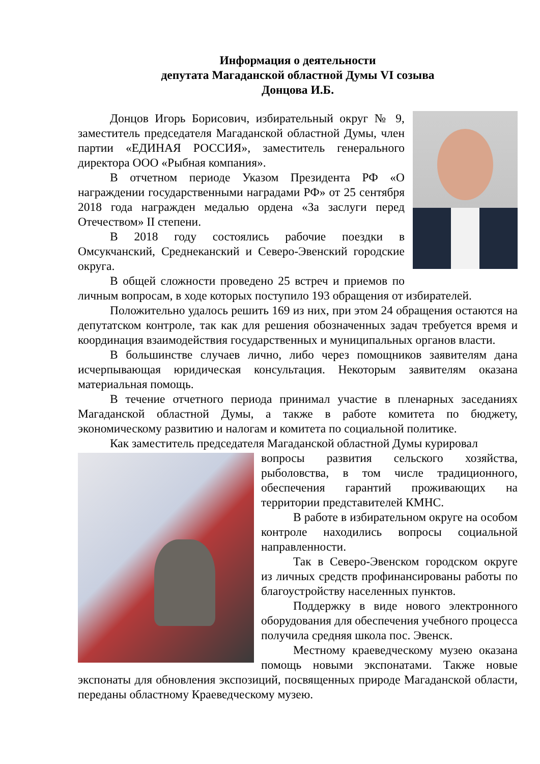Информация о деятельности
депутата Магаданской областной Думы VI созыва
Донцова И.Б.
Донцов Игорь Борисович, избирательный округ № 9, заместитель председателя Магаданской областной Думы, член партии «ЕДИНАЯ РОССИЯ», заместитель генерального директора ООО «Рыбная компания».
В отчетном периоде Указом Президента РФ «О награждении государственными наградами РФ» от 25 сентября 2018 года награжден медалью ордена «За заслуги перед Отечеством» II степени.
В 2018 году состоялись рабочие поездки в Омсукчанский, Среднеканский и Северо-Эвенский городские округа.
В общей сложности проведено 25 встреч и приемов по личным вопросам, в ходе которых поступило 193 обращения от избирателей.
Положительно удалось решить 169 из них, при этом 24 обращения остаются на депутатском контроле, так как для решения обозначенных задач требуется время и координация взаимодействия государственных и муниципальных органов власти.
В большинстве случаев лично, либо через помощников заявителям дана исчерпывающая юридическая консультация. Некоторым заявителям оказана материальная помощь.
В течение отчетного периода принимал участие в пленарных заседаниях Магаданской областной Думы, а также в работе комитета по бюджету, экономическому развитию и налогам и комитета по социальной политике.
Как заместитель председателя Магаданской областной Думы курировал
вопросы развития сельского хозяйства, рыболовства, в том числе традиционного, обеспечения гарантий проживающих на территории представителей КМНС.
В работе в избирательном округе на особом контроле находились вопросы социальной направленности.
Так в Северо-Эвенском городском округе из личных средств профинансированы работы по благоустройству населенных пунктов.
Поддержку в виде нового электронного оборудования для обеспечения учебного процесса получила средняя школа пос. Эвенск.
Местному краеведческому музею оказана помощь новыми экспонатами. Также новые экспонаты для обновления экспозиций, посвященных природе Магаданской области, переданы областному Краеведческому музею.